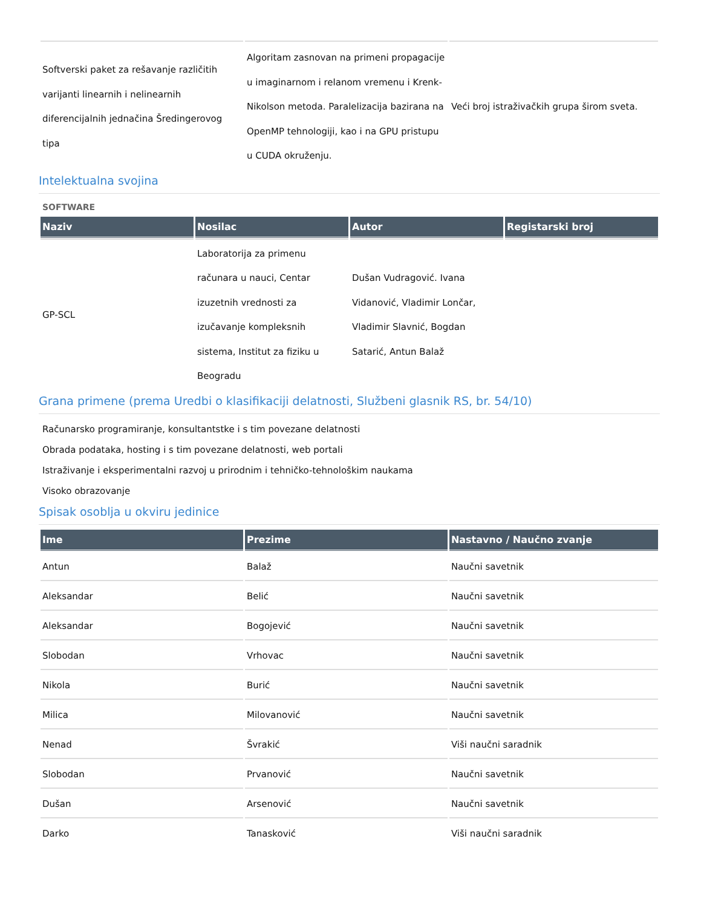| Softverski paket za rešavanje različitih varijanti linearnih i nelinearnih diferencijalnih jednačina Šredingerovog tipa | Algoritam zasnovan na primeni propagacije u imaginarnom i relanom vremenu i Krenk-Nikolson metoda. Paralelizacija bazirana na OpenMP tehnologiji, kao i na GPU pristupu u CUDA okruženju. | Veći broj istraživačkih grupa širom sveta. |
Intelektualna svojina
SOFTWARE
| Naziv | Nosilac | Autor | Registarski broj |
| --- | --- | --- | --- |
| GP-SCL | Laboratorija za primenu računara u nauci, Centar izuzetnih vrednosti za izučavanje kompleksnih sistema, Institut za fiziku u Beogradu | Dušan Vudragović. Ivana Vidanović, Vladimir Lončar, Vladimir Slavnić, Bogdan Satarić, Antun Balaž | |
Grana primene (prema Uredbi o klasifikaciji delatnosti, Službeni glasnik RS, br. 54/10)
Računarsko programiranje, konsultantstke i s tim povezane delatnosti
Obrada podataka, hosting i s tim povezane delatnosti, web portali
Istraživanje i eksperimentalni razvoj u prirodnim i tehničko-tehnološkim naukama
Visoko obrazovanje
Spisak osoblja u okviru jedinice
| Ime | Prezime | Nastavno / Naučno zvanje |
| --- | --- | --- |
| Antun | Balaž | Naučni savetnik |
| Aleksandar | Belić | Naučni savetnik |
| Aleksandar | Bogojević | Naučni savetnik |
| Slobodan | Vrhovac | Naučni savetnik |
| Nikola | Burić | Naučni savetnik |
| Milica | Milovanović | Naučni savetnik |
| Nenad | Švrakić | Viši naučni saradnik |
| Slobodan | Prvanović | Naučni savetnik |
| Dušan | Arsenović | Naučni savetnik |
| Darko | Tanasković | Viši naučni saradnik |